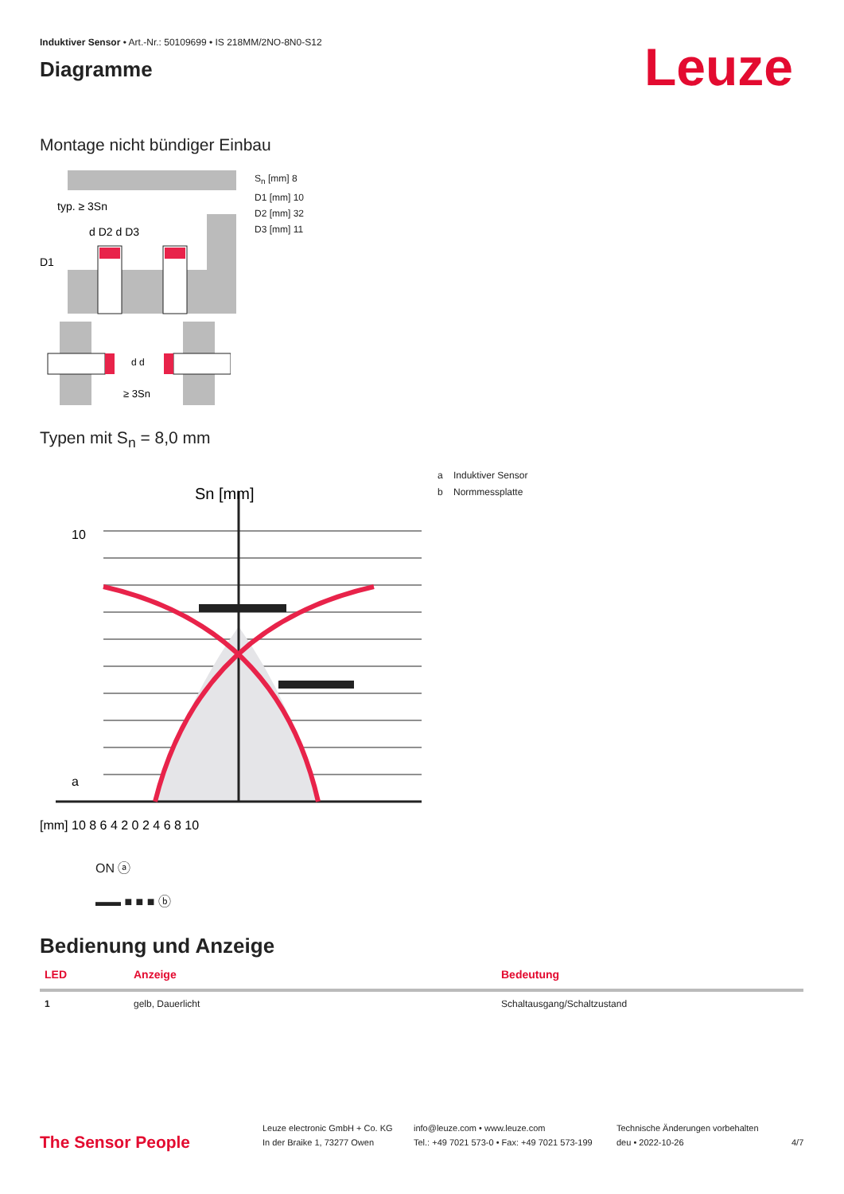Induktiver Sensor • Art.-Nr.: 50109699 • IS 218MM/2NO-8N0-S12
Diagramme
Leuze
Montage nicht bündiger Einbau
typ. ≥ 3Sn
d D2 d D3
D1
S<sub>n</sub> [mm] 8
D1 [mm] 10
D2 [mm] 32
D3 [mm] 11
≥ 3Sn
d d
Typen mit S<sub>n</sub> = 8,0 mm
Sn [mm]
10
a
[mm] 10 8 6 4 2 0 2 4 6 8 10
a Induktiver Sensor
b Normmessplatte
ON ⓐ
▬▬ ■ ■ ■ ⓑ
Bedienung und Anzeige
| LED | Anzeige | Bedeutung |
| --- | --- | --- |
| 1 | gelb, Dauerlicht | Schaltausgang/Schaltzustand |
The Sensor People
Leuze electronic GmbH + Co. KG
In der Braike 1, 73277 Owen
info@leuze.com • www.leuze.com
Tel.: +49 7021 573-0 • Fax: +49 7021 573-199
Technische Änderungen vorbehalten
deu • 2022-10-26
4/7